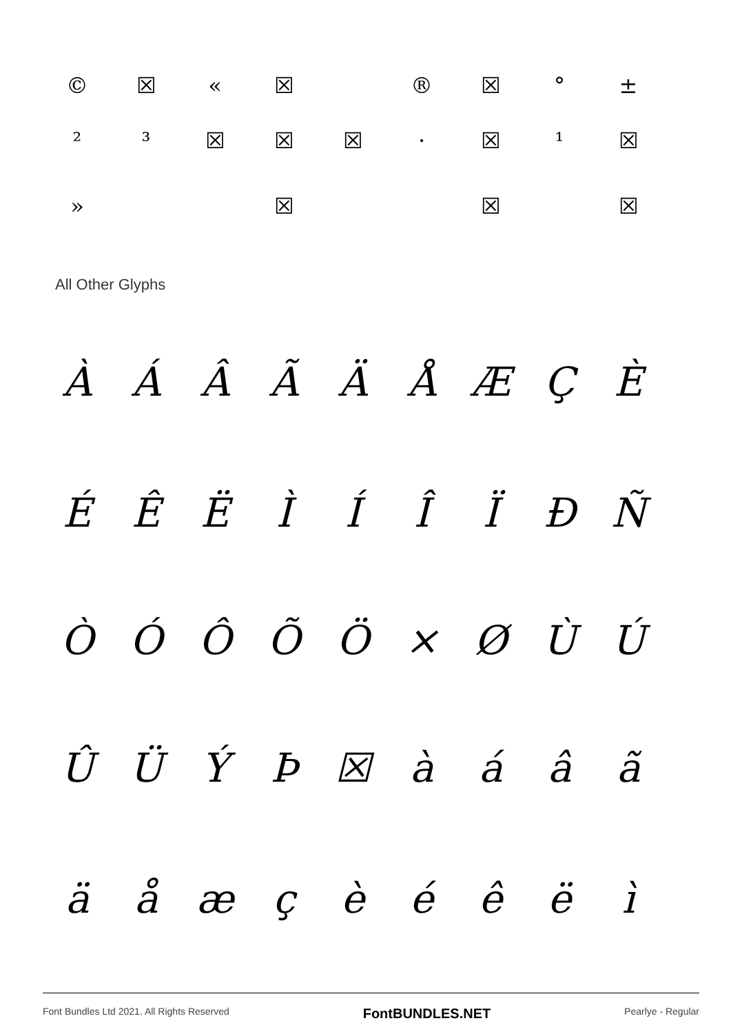© ☒ « ☒ ® ☒ ° ±
²³ ☒ ☒ ☒ · ☒ ¹ ☒
» ☒ ☒ ☒
All Other Glyphs
ÀÁÂÃÄÅÆÇÈ
ÉÊËÌÍÎÏĐÑ
ÒÓÔÕÖ × ØÙÚ
ÛÜÝÞ ☒ àáâã
äåæçèéêëì
Font Bundles Ltd 2021. All Rights Reserved FontBUNDLES.NET Pearlye - Regular